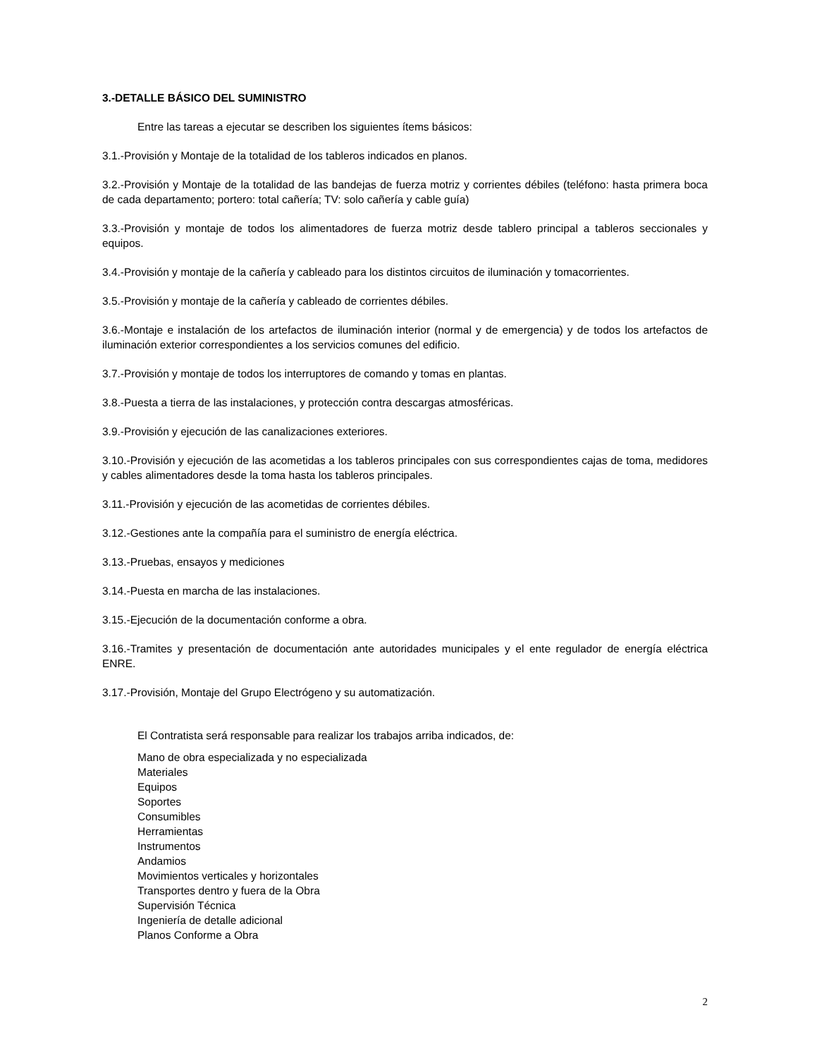3.-DETALLE BÁSICO DEL SUMINISTRO
Entre las tareas a ejecutar se describen los siguientes ítems básicos:
3.1.-Provisión y Montaje de la totalidad de los tableros indicados en planos.
3.2.-Provisión y Montaje de la totalidad de las bandejas de fuerza motriz y corrientes débiles (teléfono: hasta primera boca de cada departamento; portero: total cañería; TV: solo cañería y cable guía)
3.3.-Provisión y montaje de todos los alimentadores de fuerza motriz desde tablero principal a tableros seccionales y equipos.
3.4.-Provisión y montaje de la cañería y cableado para los distintos circuitos de iluminación y tomacorrientes.
3.5.-Provisión y montaje de la cañería y cableado de corrientes débiles.
3.6.-Montaje e instalación de los artefactos de iluminación interior (normal y de emergencia) y de todos los artefactos de iluminación exterior correspondientes a los servicios comunes del edificio.
3.7.-Provisión y montaje de todos los interruptores de comando y tomas en plantas.
3.8.-Puesta a tierra de las instalaciones, y protección contra descargas atmosféricas.
3.9.-Provisión y ejecución de las canalizaciones exteriores.
3.10.-Provisión y ejecución de las acometidas a los tableros principales con sus correspondientes cajas de toma, medidores y cables alimentadores desde la toma hasta los tableros principales.
3.11.-Provisión y ejecución de las acometidas de corrientes débiles.
3.12.-Gestiones ante la compañía para el suministro de energía eléctrica.
3.13.-Pruebas, ensayos y mediciones
3.14.-Puesta en marcha de las instalaciones.
3.15.-Ejecución de la documentación conforme a obra.
3.16.-Tramites y presentación de documentación ante autoridades municipales y el ente regulador de energía eléctrica ENRE.
3.17.-Provisión, Montaje del Grupo Electrógeno y su automatización.
El Contratista será responsable para realizar los trabajos arriba indicados, de:
Mano de obra especializada y no especializada
Materiales
Equipos
Soportes
Consumibles
Herramientas
Instrumentos
Andamios
Movimientos verticales y horizontales
Transportes dentro y fuera de la Obra
Supervisión Técnica
Ingeniería de detalle adicional
Planos Conforme a Obra
2